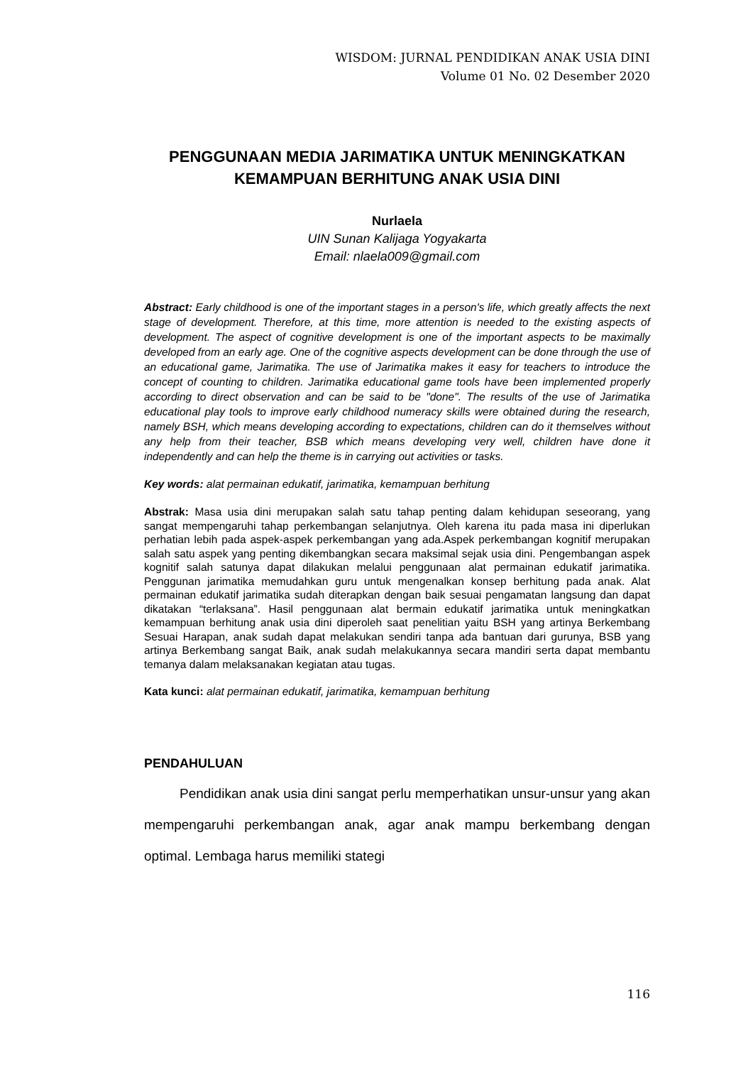WISDOM: JURNAL PENDIDIKAN ANAK USIA DINI
Volume 01 No. 02 Desember 2020
PENGGUNAAN MEDIA JARIMATIKA UNTUK MENINGKATKAN KEMAMPUAN BERHITUNG ANAK USIA DINI
Nurlaela
UIN Sunan Kalijaga Yogyakarta
Email: nlaela009@gmail.com
Abstract: Early childhood is one of the important stages in a person's life, which greatly affects the next stage of development. Therefore, at this time, more attention is needed to the existing aspects of development. The aspect of cognitive development is one of the important aspects to be maximally developed from an early age. One of the cognitive aspects development can be done through the use of an educational game, Jarimatika. The use of Jarimatika makes it easy for teachers to introduce the concept of counting to children. Jarimatika educational game tools have been implemented properly according to direct observation and can be said to be "done". The results of the use of Jarimatika educational play tools to improve early childhood numeracy skills were obtained during the research, namely BSH, which means developing according to expectations, children can do it themselves without any help from their teacher, BSB which means developing very well, children have done it independently and can help the theme is in carrying out activities or tasks.
Key words: alat permainan edukatif, jarimatika, kemampuan berhitung
Abstrak: Masa usia dini merupakan salah satu tahap penting dalam kehidupan seseorang, yang sangat mempengaruhi tahap perkembangan selanjutnya. Oleh karena itu pada masa ini diperlukan perhatian lebih pada aspek-aspek perkembangan yang ada.Aspek perkembangan kognitif merupakan salah satu aspek yang penting dikembangkan secara maksimal sejak usia dini. Pengembangan aspek kognitif salah satunya dapat dilakukan melalui penggunaan alat permainan edukatif jarimatika. Penggunan jarimatika memudahkan guru untuk mengenalkan konsep berhitung pada anak. Alat permainan edukatif jarimatika sudah diterapkan dengan baik sesuai pengamatan langsung dan dapat dikatakan “terlaksana”. Hasil penggunaan alat bermain edukatif jarimatika untuk meningkatkan kemampuan berhitung anak usia dini diperoleh saat penelitian yaitu BSH yang artinya Berkembang Sesuai Harapan, anak sudah dapat melakukan sendiri tanpa ada bantuan dari gurunya, BSB yang artinya Berkembang sangat Baik, anak sudah melakukannya secara mandiri serta dapat membantu temanya dalam melaksanakan kegiatan atau tugas.
Kata kunci: alat permainan edukatif, jarimatika, kemampuan berhitung
PENDAHULUAN
Pendidikan anak usia dini sangat perlu memperhatikan unsur-unsur yang akan mempengaruhi perkembangan anak, agar anak mampu berkembang dengan optimal. Lembaga harus memiliki stategi
116